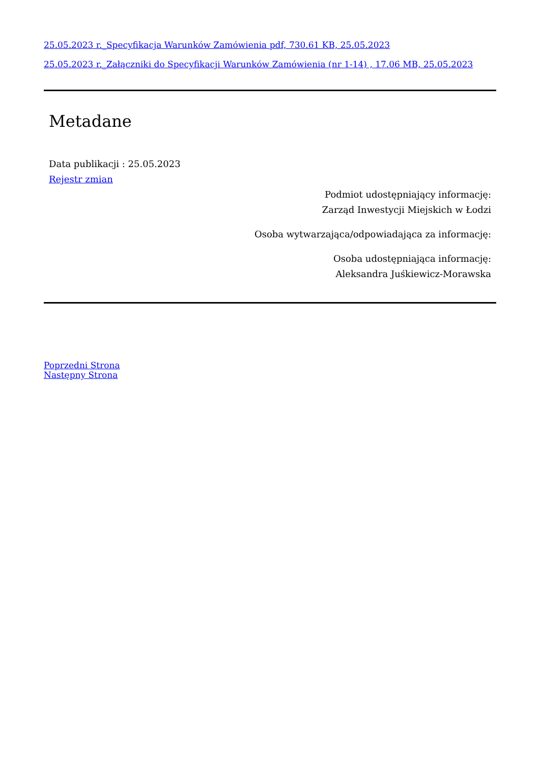25.05.2023 r._Specyfikacja Warunków Zamówienia pdf, 730.61 KB, 25.05.2023
25.05.2023 r._Załączniki do Specyfikacji Warunków Zamówienia (nr 1-14) , 17.06 MB, 25.05.2023
Metadane
Data publikacji : 25.05.2023
Rejestr zmian
Podmiot udostępniający informację:
Zarząd Inwestycji Miejskich w Łodzi
Osoba wytwarzająca/odpowiadająca za informację:
Osoba udostępniająca informację:
Aleksandra Juśkiewicz-Morawska
Poprzedni Strona
Następny Strona